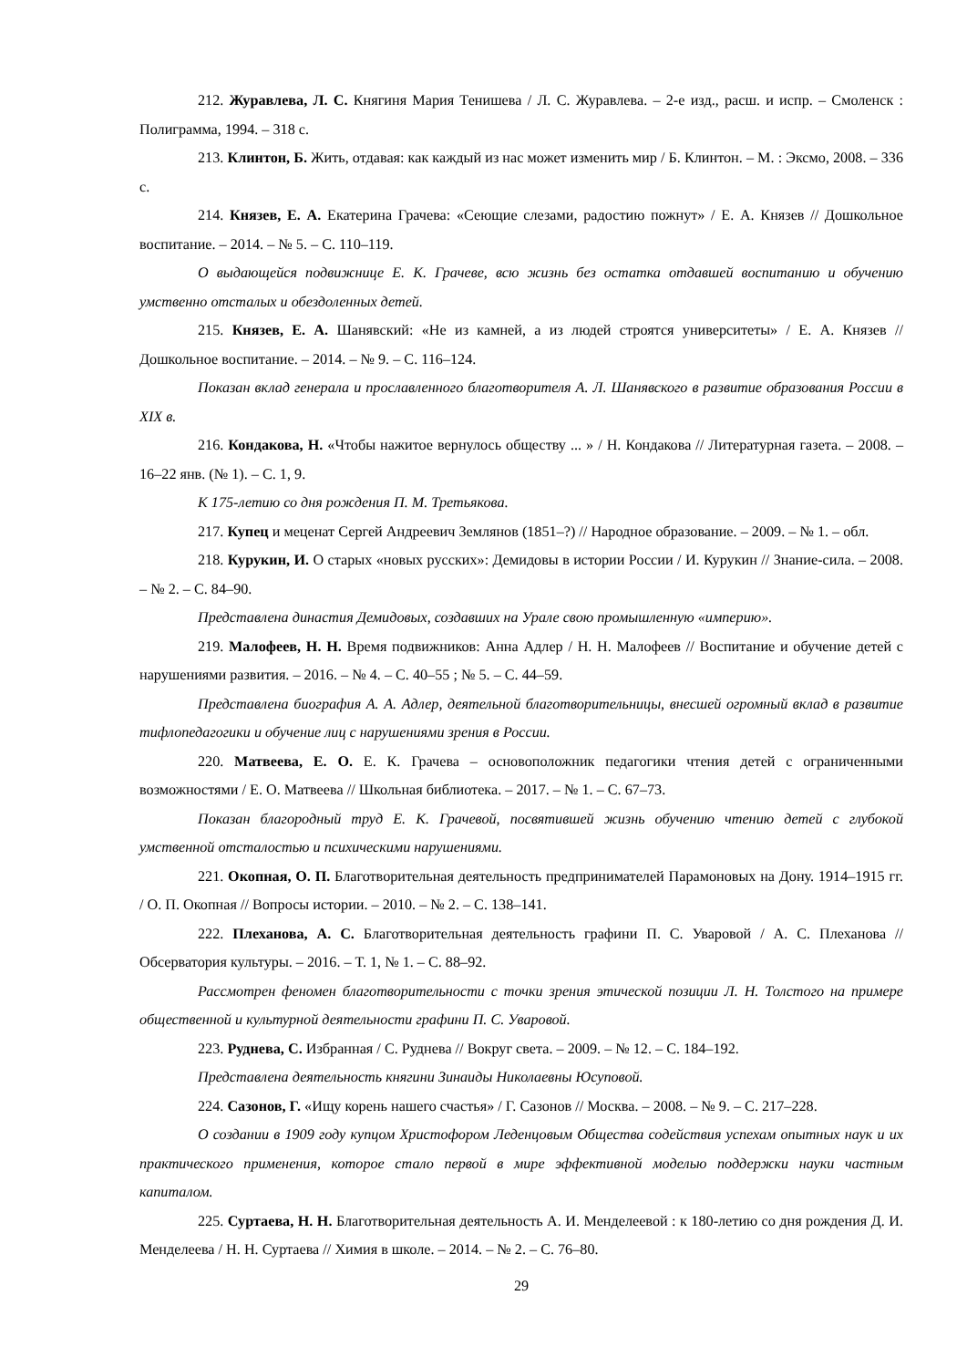212. Журавлева, Л. С. Княгиня Мария Тенишева / Л. С. Журавлева. – 2-е изд., расш. и испр. – Смоленск : Полиграмма, 1994. – 318 с.
213. Клинтон, Б. Жить, отдавая: как каждый из нас может изменить мир / Б. Клинтон. – М. : Эксмо, 2008. – 336 с.
214. Князев, Е. А. Екатерина Грачева: «Сеющие слезами, радостию пожнут» / Е. А. Князев // Дошкольное воспитание. – 2014. – № 5. – С. 110–119.
О выдающейся подвижнице Е. К. Грачеве, всю жизнь без остатка отдавшей воспитанию и обучению умственно отсталых и обездоленных детей.
215. Князев, Е. А. Шанявский: «Не из камней, а из людей строятся университеты» / Е. А. Князев // Дошкольное воспитание. – 2014. – № 9. – С. 116–124.
Показан вклад генерала и прославленного благотворителя А. Л. Шанявского в развитие образования России в XIX в.
216. Кондакова, Н. «Чтобы нажитое вернулось обществу ... » / Н. Кондакова // Литературная газета. – 2008. – 16–22 янв. (№ 1). – С. 1, 9.
К 175-летию со дня рождения П. М. Третьякова.
217. Купец и меценат Сергей Андреевич Землянов (1851–?) // Народное образование. – 2009. – № 1. – обл.
218. Курукин, И. О старых «новых русских»: Демидовы в истории России / И. Курукин // Знание-сила. – 2008. – № 2. – С. 84–90.
Представлена династия Демидовых, создавших на Урале свою промышленную «империю».
219. Малофеев, Н. Н. Время подвижников: Анна Адлер / Н. Н. Малофеев // Воспитание и обучение детей с нарушениями развития. – 2016. – № 4. – С. 40–55 ; № 5. – С. 44–59.
Представлена биография А. А. Адлер, деятельной благотворительницы, внесшей огромный вклад в развитие тифлопедагогики и обучение лиц с нарушениями зрения в России.
220. Матвеева, Е. О. Е. К. Грачева – основоположник педагогики чтения детей с ограниченными возможностями / Е. О. Матвеева // Школьная библиотека. – 2017. – № 1. – С. 67–73.
Показан благородный труд Е. К. Грачевой, посвятившей жизнь обучению чтению детей с глубокой умственной отсталостью и психическими нарушениями.
221. Окопная, О. П. Благотворительная деятельность предпринимателей Парамоновых на Дону. 1914–1915 гг. / О. П. Окопная // Вопросы истории. – 2010. – № 2. – С. 138–141.
222. Плеханова, А. С. Благотворительная деятельность графини П. С. Уваровой / А. С. Плеханова // Обсерватория культуры. – 2016. – Т. 1, № 1. – С. 88–92.
Рассмотрен феномен благотворительности с точки зрения этической позиции Л. Н. Толстого на примере общественной и культурной деятельности графини П. С. Уваровой.
223. Руднева, С. Избранная / С. Руднева // Вокруг света. – 2009. – № 12. – С. 184–192.
Представлена деятельность княгини Зинаиды Николаевны Юсуповой.
224. Сазонов, Г. «Ищу корень нашего счастья» / Г. Сазонов // Москва. – 2008. – № 9. – С. 217–228.
О создании в 1909 году купцом Христофором Леденцовым Общества содействия успехам опытных наук и их практического применения, которое стало первой в мире эффективной моделью поддержки науки частным капиталом.
225. Суртаева, Н. Н. Благотворительная деятельность А. И. Менделеевой : к 180-летию со дня рождения Д. И. Менделеева / Н. Н. Суртаева // Химия в школе. – 2014. – № 2. – С. 76–80.
29